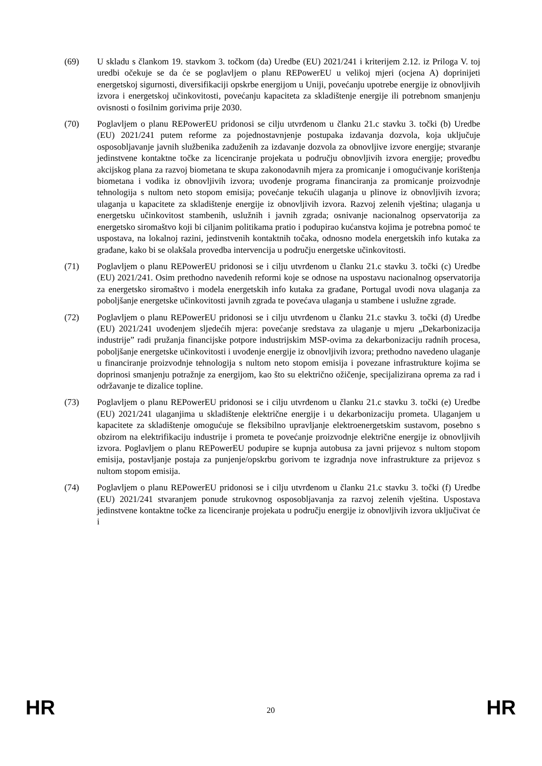(69) U skladu s člankom 19. stavkom 3. točkom (da) Uredbe (EU) 2021/241 i kriterijem 2.12. iz Priloga V. toj uredbi očekuje se da će se poglavljem o planu REPowerEU u velikoj mjeri (ocjena A) doprinijeti energetskoj sigurnosti, diversifikaciji opskrbe energijom u Uniji, povećanju upotrebe energije iz obnovljivih izvora i energetskoj učinkovitosti, povećanju kapaciteta za skladištenje energije ili potrebnom smanjenju ovisnosti o fosilnim gorivima prije 2030.
(70) Poglavljem o planu REPowerEU pridonosi se cilju utvrđenom u članku 21.c stavku 3. točki (b) Uredbe (EU) 2021/241 putem reforme za pojednostavnjenje postupaka izdavanja dozvola, koja uključuje osposobljavanje javnih službenika zaduženih za izdavanje dozvola za obnovljive izvore energije; stvaranje jedinstvene kontaktne točke za licenciranje projekata u području obnovljivih izvora energije; provedbu akcijskog plana za razvoj biometana te skupa zakonodavnih mjera za promicanje i omogućivanje korištenja biometana i vodika iz obnovljivih izvora; uvođenje programa financiranja za promicanje proizvodnje tehnologija s nultom neto stopom emisija; povećanje tekućih ulaganja u plinove iz obnovljivih izvora; ulaganja u kapacitete za skladištenje energije iz obnovljivih izvora. Razvoj zelenih vještina; ulaganja u energetsku učinkovitost stambenih, uslužnih i javnih zgrada; osnivanje nacionalnog opservatorija za energetsko siromaštvo koji bi ciljanim politikama pratio i podupirao kućanstva kojima je potrebna pomoć te uspostava, na lokalnoj razini, jedinstvenih kontaktnih točaka, odnosno modela energetskih info kutaka za građane, kako bi se olakšala provedba intervencija u području energetske učinkovitosti.
(71) Poglavljem o planu REPowerEU pridonosi se i cilju utvrđenom u članku 21.c stavku 3. točki (c) Uredbe (EU) 2021/241. Osim prethodno navedenih reformi koje se odnose na uspostavu nacionalnog opservatorija za energetsko siromaštvo i modela energetskih info kutaka za građane, Portugal uvodi nova ulaganja za poboljšanje energetske učinkovitosti javnih zgrada te povećava ulaganja u stambene i uslužne zgrade.
(72) Poglavljem o planu REPowerEU pridonosi se i cilju utvrđenom u članku 21.c stavku 3. točki (d) Uredbe (EU) 2021/241 uvođenjem sljedećih mjera: povećanje sredstava za ulaganje u mjeru „Dekarbonizacija industrije” radi pružanja financijske potpore industrijskim MSP-ovima za dekarbonizaciju radnih procesa, poboljšanje energetske učinkovitosti i uvođenje energije iz obnovljivih izvora; prethodno navedeno ulaganje u financiranje proizvodnje tehnologija s nultom neto stopom emisija i povezane infrastrukture kojima se doprinosi smanjenju potražnje za energijom, kao što su električno ožičenje, specijalizirana oprema za rad i održavanje te dizalice topline.
(73) Poglavljem o planu REPowerEU pridonosi se i cilju utvrđenom u članku 21.c stavku 3. točki (e) Uredbe (EU) 2021/241 ulaganjima u skladištenje električne energije i u dekarbonizaciju prometa. Ulaganjem u kapacitete za skladištenje omogućuje se fleksibilno upravljanje elektroenergetskim sustavom, posebno s obzirom na elektrifikaciju industrije i prometa te povećanje proizvodnje električne energije iz obnovljivih izvora. Poglavljem o planu REPowerEU podupire se kupnja autobusa za javni prijevoz s nultom stopom emisija, postavljanje postaja za punjenje/opskrbu gorivom te izgradnja nove infrastrukture za prijevoz s nultom stopom emisija.
(74) Poglavljem o planu REPowerEU pridonosi se i cilju utvrđenom u članku 21.c stavku 3. točki (f) Uredbe (EU) 2021/241 stvaranjem ponude strukovnog osposobljavanja za razvoj zelenih vještina. Uspostava jedinstvene kontaktne točke za licenciranje projekata u području energije iz obnovljivih izvora uključivat će i
HR 20 HR